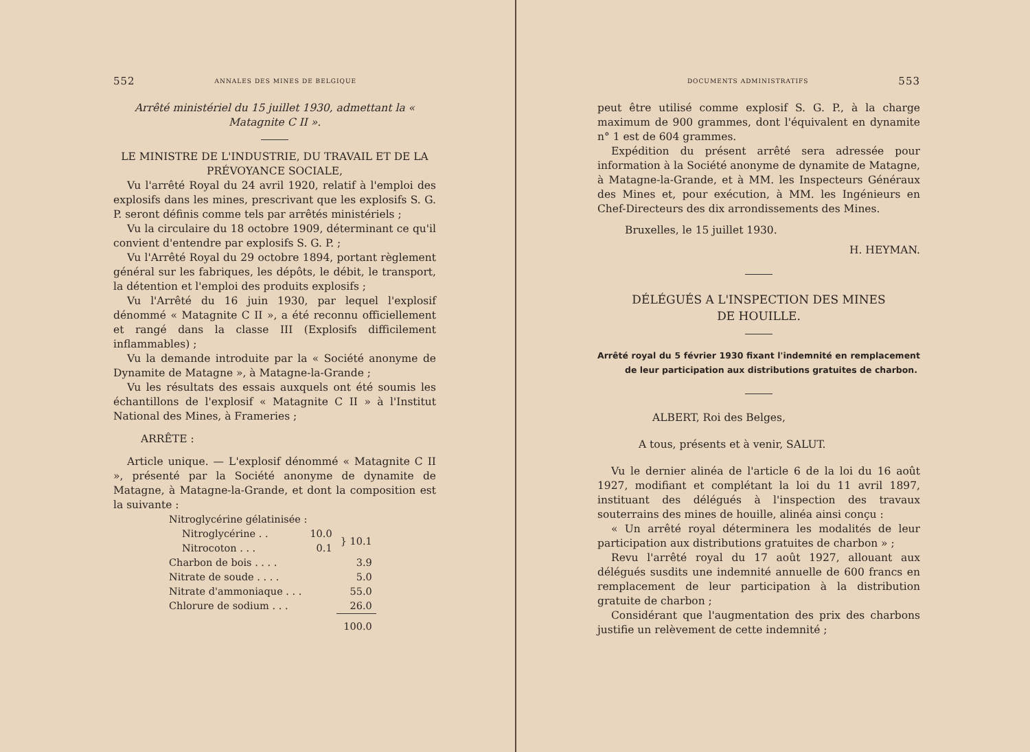552 ANNALES DES MINES DE BELGIQUE
Arrêté ministériel du 15 juillet 1930, admettant la « Matagnite C II ».
LE MINISTRE DE L'INDUSTRIE, DU TRAVAIL ET DE LA PRÉVOYANCE SOCIALE,
Vu l'arrêté Royal du 24 avril 1920, relatif à l'emploi des explosifs dans les mines, prescrivant que les explosifs S. G. P. seront définis comme tels par arrêtés ministériels ;
Vu la circulaire du 18 octobre 1909, déterminant ce qu'il convient d'entendre par explosifs S. G. P. ;
Vu l'Arrêté Royal du 29 octobre 1894, portant règlement général sur les fabriques, les dépôts, le débit, le transport, la détention et l'emploi des produits explosifs ;
Vu l'Arrêté du 16 juin 1930, par lequel l'explosif dénommé « Matagnite C II », a été reconnu officiellement et rangé dans la classe III (Explosifs difficilement inflammables) ;
Vu la demande introduite par la « Société anonyme de Dynamite de Matagne », à Matagne-la-Grande ;
Vu les résultats des essais auxquels ont été soumis les échantillons de l'explosif « Matagnite C II » à l'Institut National des Mines, à Frameries ;
ARRÊTE :
Article unique. — L'explosif dénommé « Matagnite C II », présenté par la Société anonyme de dynamite de Matagne, à Matagne-la-Grande, et dont la composition est la suivante :
| Nitroglycérine gélatinisée : | | |
| Nitroglycérine . . | 10.0 | } 10.1 |
| Nitrocoton . . . | 0.1 | |
| Charbon de bois . . . . | | 3.9 |
| Nitrate de soude . . . . | | 5.0 |
| Nitrate d'ammoniaque . . . | | 55.0 |
| Chlorure de sodium . . . | | 26.0 |
| | | 100.0 |
DOCUMENTS ADMINISTRATIFS 553
peut être utilisé comme explosif S. G. P., à la charge maximum de 900 grammes, dont l'équivalent en dynamite n° 1 est de 604 grammes.
Expédition du présent arrêté sera adressée pour information à la Société anonyme de dynamite de Matagne, à Matagne-la-Grande, et à MM. les Inspecteurs Généraux des Mines et, pour exécution, à MM. les Ingénieurs en Chef-Directeurs des dix arrondissements des Mines.
Bruxelles, le 15 juillet 1930.
H. HEYMAN.
DÉLÉGUÉS A L'INSPECTION DES MINES
DE HOUILLE.
Arrêté royal du 5 février 1930 fixant l'indemnité en remplacement de leur participation aux distributions gratuites de charbon.
ALBERT, Roi des Belges,
A tous, présents et à venir, SALUT.
Vu le dernier alinéa de l'article 6 de la loi du 16 août 1927, modifiant et complétant la loi du 11 avril 1897, instituant des délégués à l'inspection des travaux souterrains des mines de houille, alinéa ainsi conçu :
« Un arrêté royal déterminera les modalités de leur participation aux distributions gratuites de charbon » ;
Revu l'arrêté royal du 17 août 1927, allouant aux délégués susdits une indemnité annuelle de 600 francs en remplacement de leur participation à la distribution gratuite de charbon ;
Considérant que l'augmentation des prix des charbons justifie un relèvement de cette indemnité ;